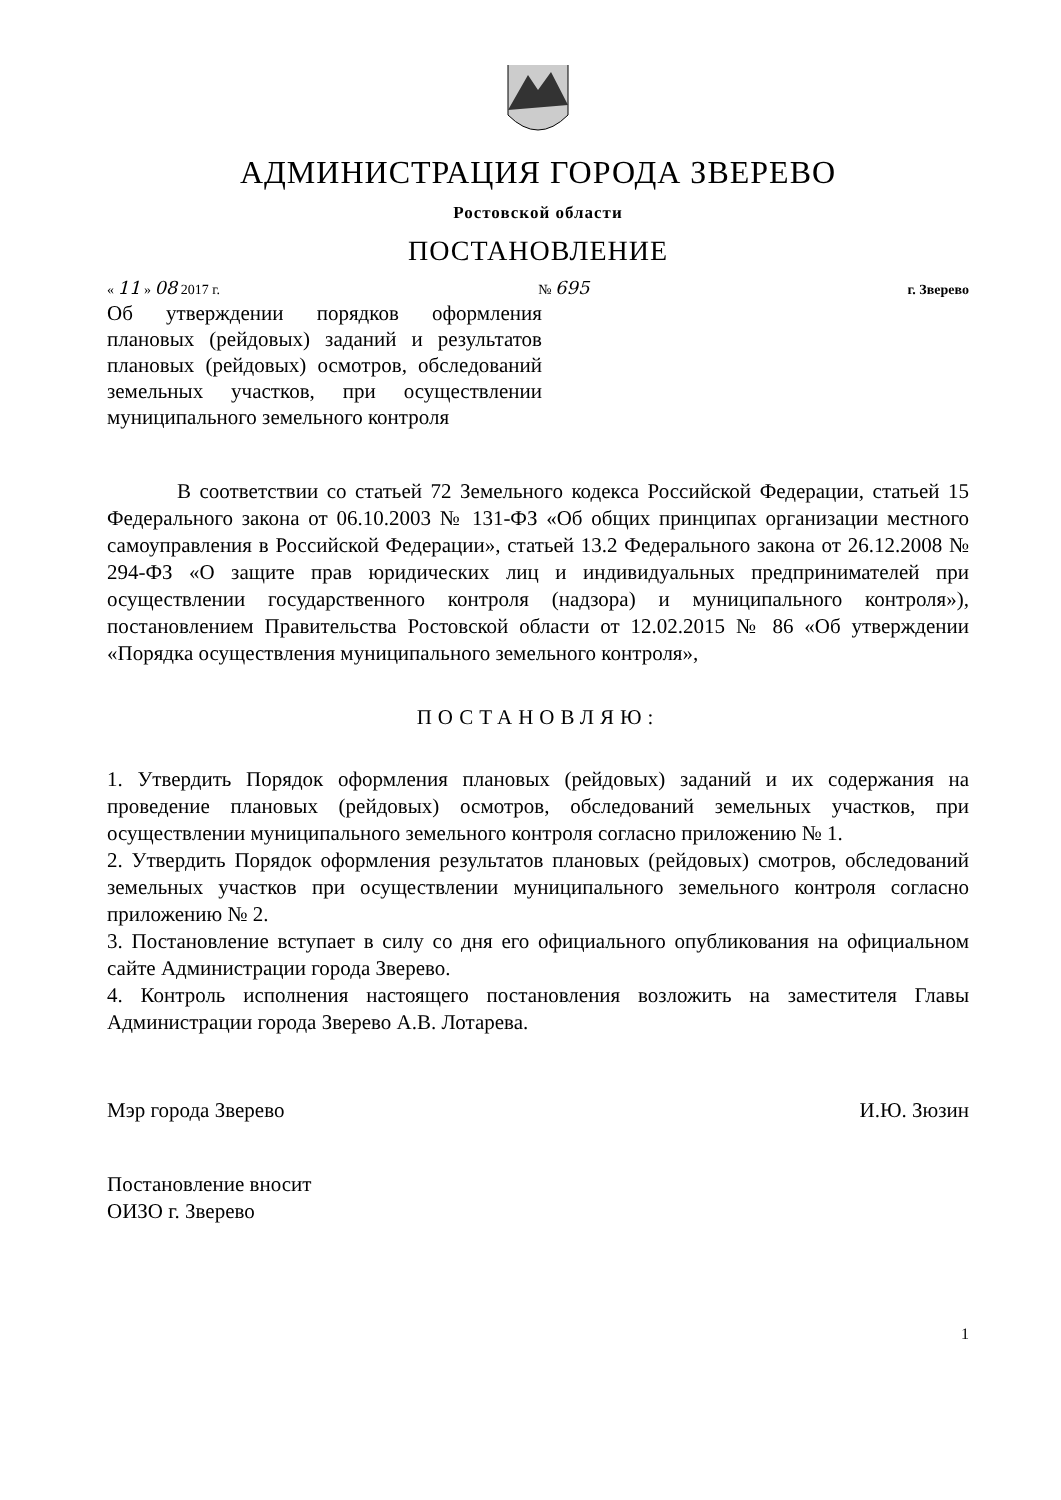АДМИНИСТРАЦИЯ ГОРОДА ЗВЕРЕВО
Ростовской области
ПОСТАНОВЛЕНИЕ
« 11 » 08 2017 г. № 695 г. Зверево
Об утверждении порядков оформления плановых (рейдовых) заданий и результатов плановых (рейдовых) осмотров, обследований земельных участков, при осуществлении муниципального земельного контроля
В соответствии со статьей 72 Земельного кодекса Российской Федерации, статьей 15 Федерального закона от 06.10.2003 № 131-ФЗ «Об общих принципах организации местного самоуправления в Российской Федерации», статьей 13.2 Федерального закона от 26.12.2008 № 294-ФЗ «О защите прав юридических лиц и индивидуальных предпринимателей при осуществлении государственного контроля (надзора) и муниципального контроля»), постановлением Правительства Ростовской области от 12.02.2015 № 86 «Об утверждении «Порядка осуществления муниципального земельного контроля»,
ПОСТАНОВЛЯЮ:
1. Утвердить Порядок оформления плановых (рейдовых) заданий и их содержания на проведение плановых (рейдовых) осмотров, обследований земельных участков, при осуществлении муниципального земельного контроля согласно приложению № 1.
2. Утвердить Порядок оформления результатов плановых (рейдовых) смотров, обследований земельных участков при осуществлении муниципального земельного контроля согласно приложению № 2.
3. Постановление вступает в силу со дня его официального опубликования на официальном сайте Администрации города Зверево.
4. Контроль исполнения настоящего постановления возложить на заместителя Главы Администрации города Зверево А.В. Лотарева.
Мэр города Зверево И.Ю. Зюзин
Постановление вносит
ОИЗО г. Зверево
1